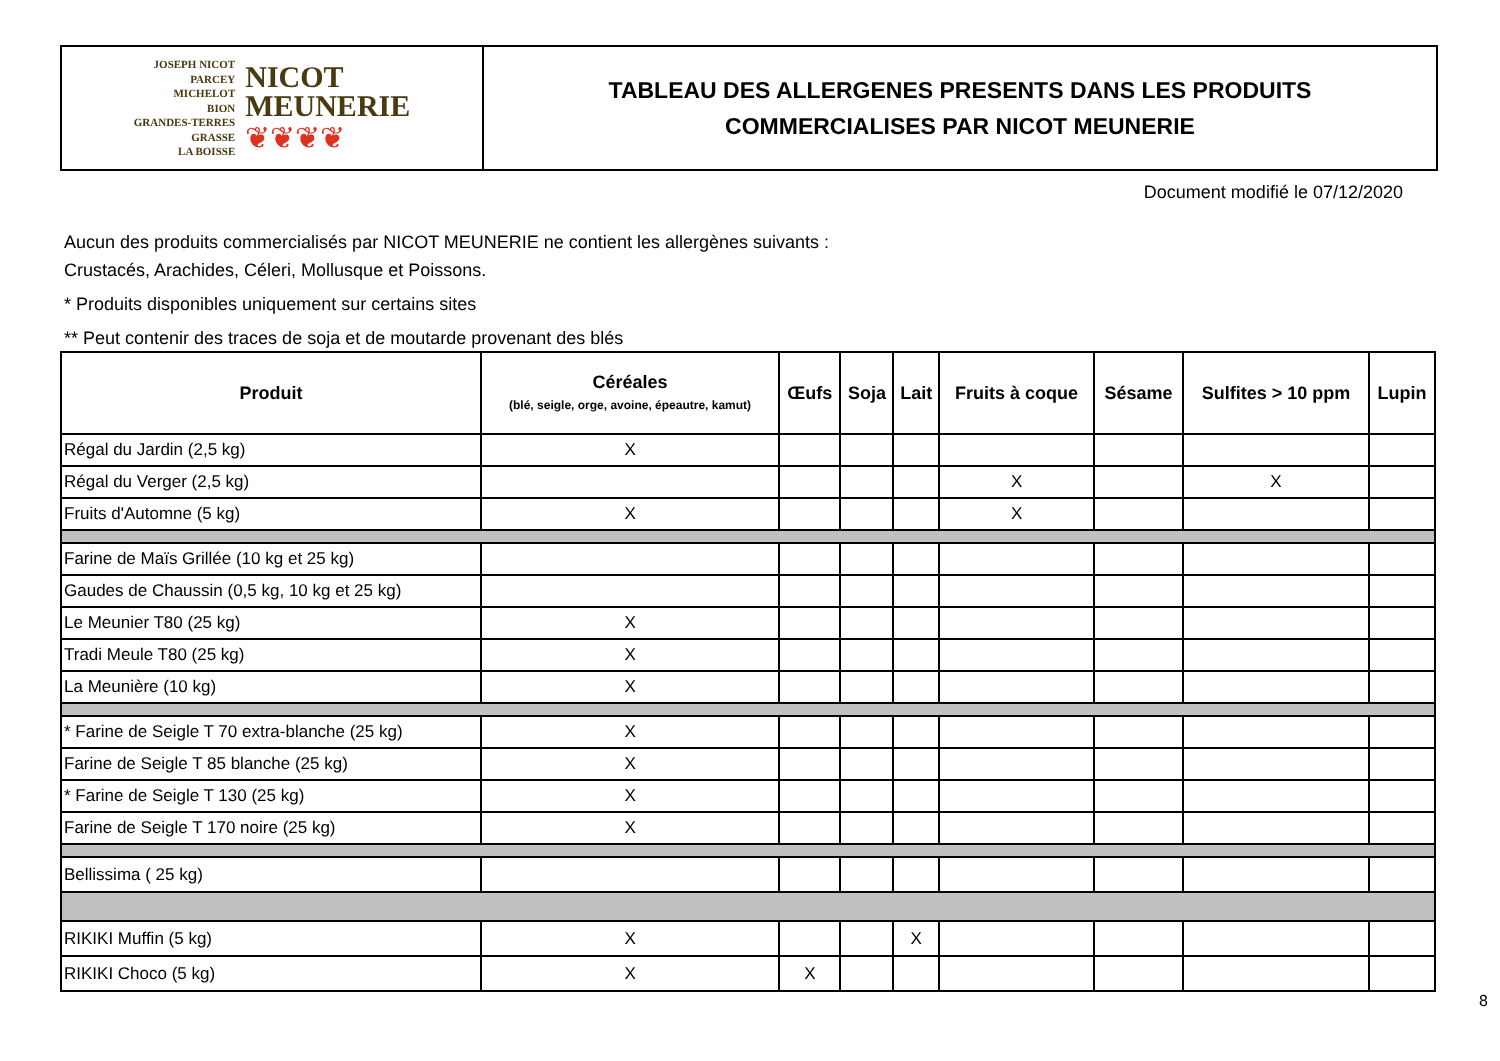JOSEPH NICOT
PARCEY
MICHELOT
BION
GRANDES-TERRES
GRASSE
LA BOISSE
NICOT
MEUNERIE
❦❦❦❦
TABLEAU DES ALLERGENES PRESENTS DANS LES PRODUITS
COMMERCIALISES PAR NICOT MEUNERIE
Document modifié le 07/12/2020
Aucun des produits commercialisés par NICOT MEUNERIE ne contient les allergènes suivants :
Crustacés, Arachides, Céleri, Mollusque et Poissons.
* Produits disponibles uniquement sur certains sites
** Peut contenir des traces de soja et de moutarde provenant des blés
| Produit | Céréales (blé, seigle, orge, avoine, épeautre, kamut) | Œufs | Soja | Lait | Fruits à coque | Sésame | Sulfites > 10 ppm | Lupin |
| --- | --- | --- | --- | --- | --- | --- | --- | --- |
| Régal du Jardin (2,5 kg) | X | | | | | | | |
| Régal du Verger (2,5 kg) | | | | | X | | X | |
| Fruits d'Automne (5 kg) | X | | | | X | | | |
| Farine de Maïs Grillée (10 kg et 25 kg) | | | | | | | | |
| Gaudes de Chaussin (0,5 kg, 10 kg et 25 kg) | | | | | | | | |
| Le Meunier T80 (25 kg) | X | | | | | | | |
| Tradi Meule T80 (25 kg) | X | | | | | | | |
| La Meunière (10 kg) | X | | | | | | | |
| * Farine de Seigle T 70 extra-blanche (25 kg) | X | | | | | | | |
| Farine de Seigle T 85 blanche (25 kg) | X | | | | | | | |
| * Farine de Seigle T 130 (25 kg) | X | | | | | | | |
| Farine de Seigle T 170 noire (25 kg) | X | | | | | | | |
| Bellissima ( 25 kg) | | | | | | | | |
| RIKIKI Muffin (5 kg) | X | | | X | | | | |
| RIKIKI Choco (5 kg) | X | X | | | | | | |
8